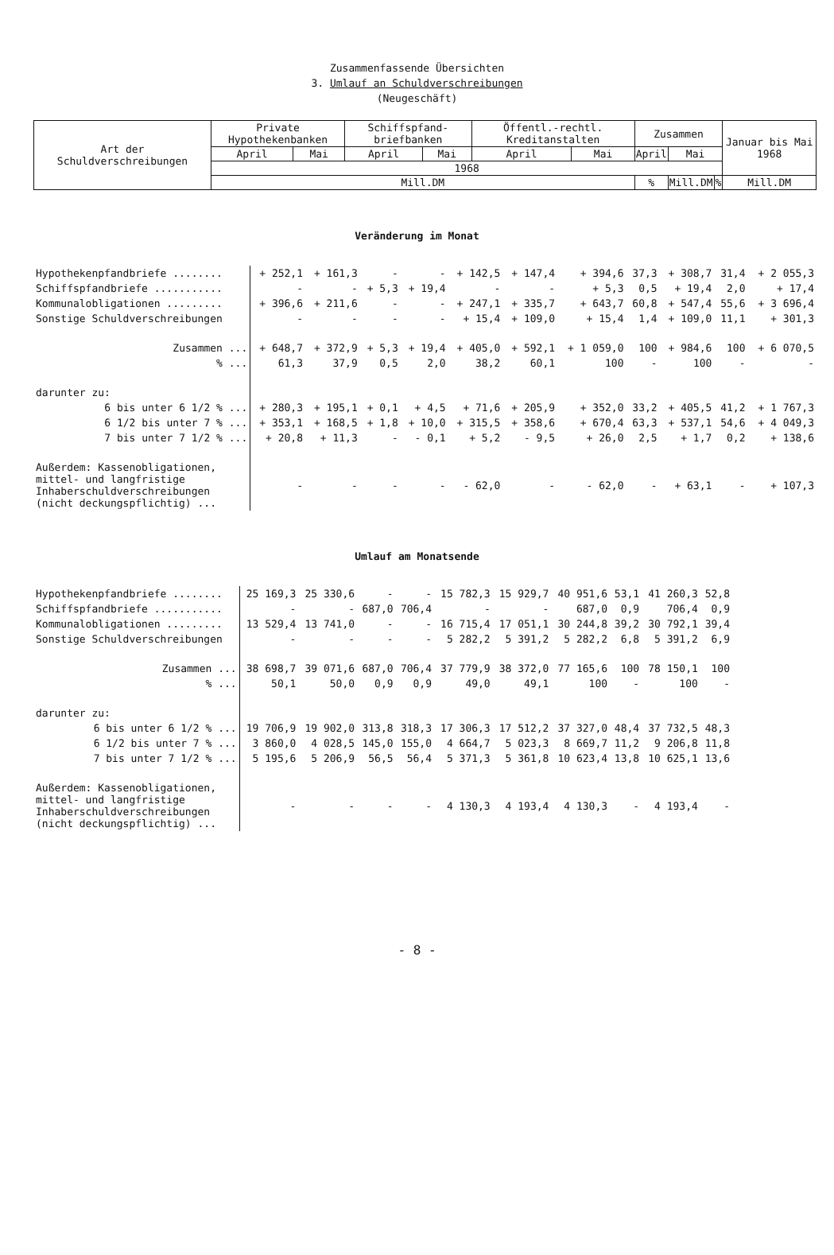Zusammenfassende Übersichten
3. Umlauf an Schuldverschreibungen
(Neugeschäft)
| Art der Schuldverschreibungen | Private Hypothekenbanken | | Schiffspfand-briefbanken | | Öffentl.-rechtl. Kreditanstalten | | Zusammen | | | | Januar bis Mai 1968 |
| --- | --- | --- | --- | --- | --- | --- | --- | --- | --- | --- | --- |
| | April | Mai | April | Mai | April | Mai | April | | Mai | | |
| | 1968 | | | | | | | | | | |
| | Mill.DM | | | | | | | % | Mill.DM | % | Mill.DM |
Veränderung im Monat
| Hypothekenpfandbriefe ........ | + 252,1 | + 161,3 | - | - | + 142,5 | + 147,4 | + 394,6 | 37,3 | + 308,7 | 31,4 | + 2 055,3 |
| Schiffspfandbriefe ........... | - | - | + 5,3 | + 19,4 | - | - | + 5,3 | 0,5 | + 19,4 | 2,0 | + 17,4 |
| Kommunalobligationen ......... | + 396,6 | + 211,6 | - | - | + 247,1 | + 335,7 | + 643,7 | 60,8 | + 547,4 | 55,6 | + 3 696,4 |
| Sonstige Schuldverschreibungen | - | - | - | - | + 15,4 | + 109,0 | + 15,4 | 1,4 | + 109,0 | 11,1 | + 301,3 |
| Zusammen ... | + 648,7 | + 372,9 | + 5,3 | + 19,4 | + 405,0 | + 592,1 | + 1 059,0 | 100 | + 984,6 | 100 | + 6 070,5 |
| % ... | 61,3 | 37,9 | 0,5 | 2,0 | 38,2 | 60,1 | 100 | - | 100 | - | - |
| darunter zu: | | | | | | | | | | | |
| 6 bis unter 6 1/2 % ... | + 280,3 | + 195,1 | + 0,1 | + 4,5 | + 71,6 | + 205,9 | + 352,0 | 33,2 | + 405,5 | 41,2 | + 1 767,3 |
| 6 1/2 bis unter 7 % ... | + 353,1 | + 168,5 | + 1,8 | + 10,0 | + 315,5 | + 358,6 | + 670,4 | 63,3 | + 537,1 | 54,6 | + 4 049,3 |
| 7 bis unter 7 1/2 % ... | + 20,8 | + 11,3 | - | - 0,1 | + 5,2 | - 9,5 | + 26,0 | 2,5 | + 1,7 | 0,2 | + 138,6 |
| Außerdem: Kassenobligationen, mittel- und langfristige Inhaberschuldverschreibungen (nicht deckungspflichtig) ... | - | - | - | - | - 62,0 | - | - 62,0 | - | + 63,1 | - | + 107,3 |
Umlauf am Monatsende
| Hypothekenpfandbriefe ........ | 25 169,3 | 25 330,6 | - | - | 15 782,3 | 15 929,7 | 40 951,6 | 53,1 | 41 260,3 | 52,8 | |
| Schiffspfandbriefe ........... | - | - | 687,0 | 706,4 | - | - | 687,0 | 0,9 | 706,4 | 0,9 | |
| Kommunalobligationen ......... | 13 529,4 | 13 741,0 | - | - | 16 715,4 | 17 051,1 | 30 244,8 | 39,2 | 30 792,1 | 39,4 | |
| Sonstige Schuldverschreibungen | - | - | - | - | 5 282,2 | 5 391,2 | 5 282,2 | 6,8 | 5 391,2 | 6,9 | |
| Zusammen ... | 38 698,7 | 39 071,6 | 687,0 | 706,4 | 37 779,9 | 38 372,0 | 77 165,6 | 100 | 78 150,1 | 100 | |
| % ... | 50,1 | 50,0 | 0,9 | 0,9 | 49,0 | 49,1 | 100 | - | 100 | - | |
| darunter zu: | | | | | | | | | | | |
| 6 bis unter 6 1/2 % ... | 19 706,9 | 19 902,0 | 313,8 | 318,3 | 17 306,3 | 17 512,2 | 37 327,0 | 48,4 | 37 732,5 | 48,3 | |
| 6 1/2 bis unter 7 % ... | 3 860,0 | 4 028,5 | 145,0 | 155,0 | 4 664,7 | 5 023,3 | 8 669,7 | 11,2 | 9 206,8 | 11,8 | |
| 7 bis unter 7 1/2 % ... | 5 195,6 | 5 206,9 | 56,5 | 56,4 | 5 371,3 | 5 361,8 | 10 623,4 | 13,8 | 10 625,1 | 13,6 | |
| Außerdem: Kassenobligationen, mittel- und langfristige Inhaberschuldverschreibungen (nicht deckungspflichtig) ... | - | - | - | - | 4 130,3 | 4 193,4 | 4 130,3 | - | 4 193,4 | - | |
- 8 -